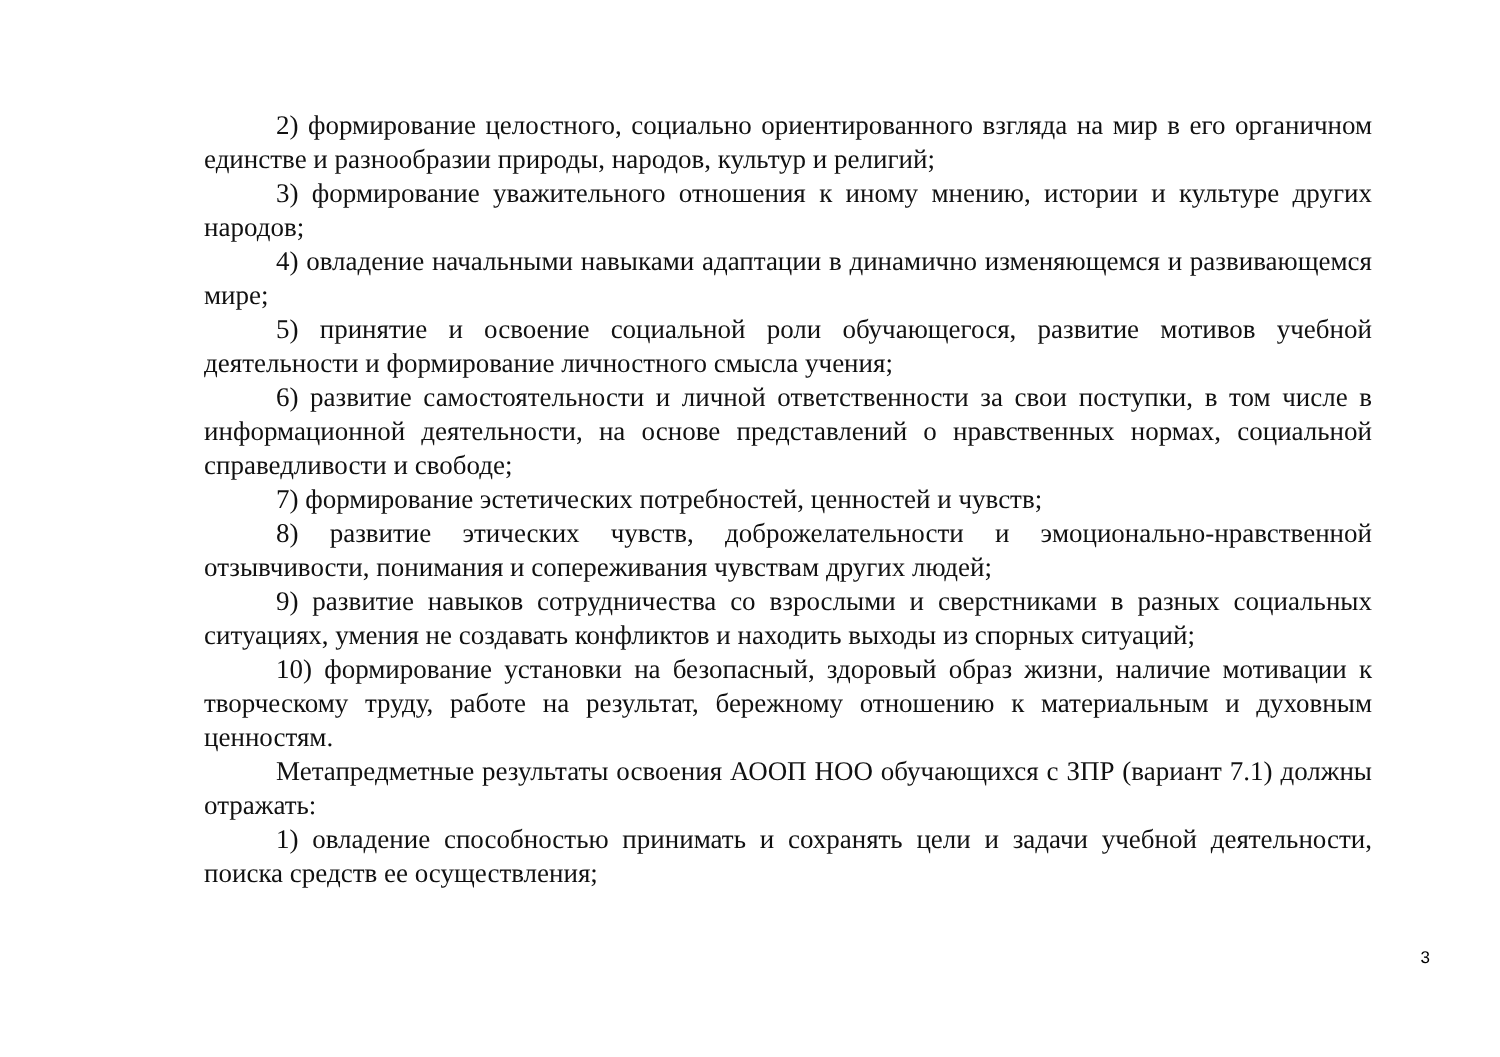2) формирование целостного, социально ориентированного взгляда на мир в его органичном единстве и разнообразии природы, народов, культур и религий;
3) формирование уважительного отношения к иному мнению, истории и культуре других народов;
4) овладение начальными навыками адаптации в динамично изменяющемся и развивающемся мире;
5) принятие и освоение социальной роли обучающегося, развитие мотивов учебной деятельности и формирование личностного смысла учения;
6) развитие самостоятельности и личной ответственности за свои поступки, в том числе в информационной деятельности, на основе представлений о нравственных нормах, социальной справедливости и свободе;
7) формирование эстетических потребностей, ценностей и чувств;
8) развитие этических чувств, доброжелательности и эмоционально-нравственной отзывчивости, понимания и сопереживания чувствам других людей;
9) развитие навыков сотрудничества со взрослыми и сверстниками в разных социальных ситуациях, умения не создавать конфликтов и находить выходы из спорных ситуаций;
10) формирование установки на безопасный, здоровый образ жизни, наличие мотивации к творческому труду, работе на результат, бережному отношению к материальным и духовным ценностям.
Метапредметные результаты освоения АООП НОО обучающихся с ЗПР (вариант 7.1) должны отражать:
1) овладение способностью принимать и сохранять цели и задачи учебной деятельности, поиска средств ее осуществления;
3